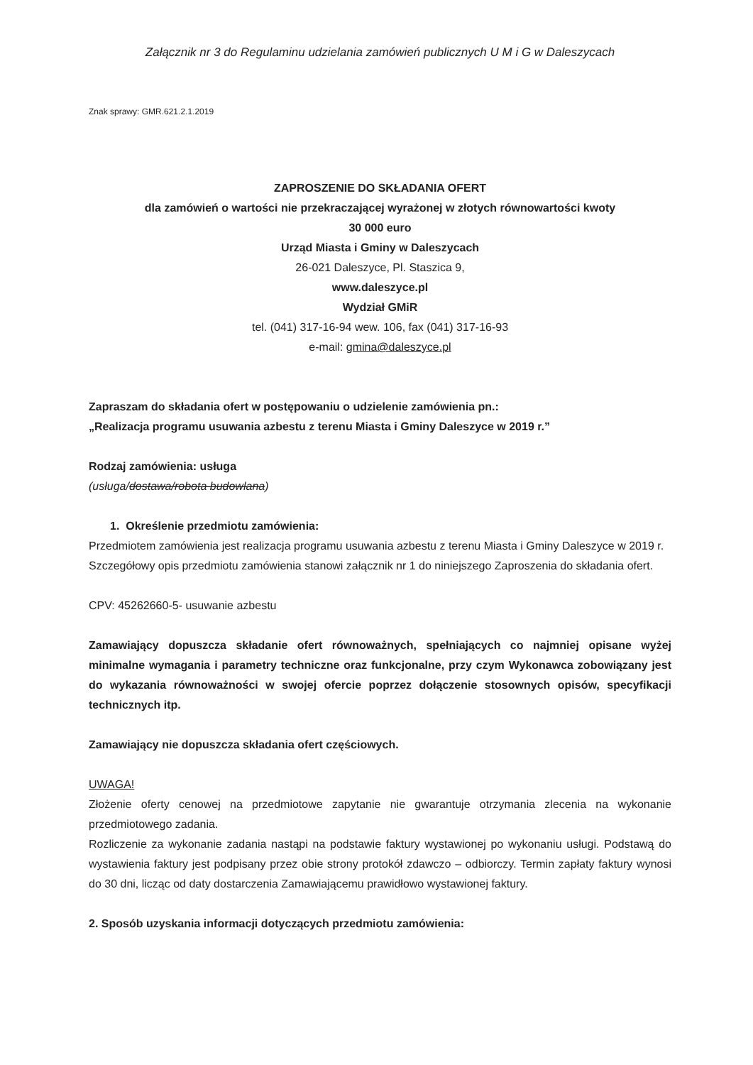Załącznik nr 3 do Regulaminu udzielania zamówień publicznych U M i G w Daleszycach
Znak sprawy: GMR.621.2.1.2019
ZAPROSZENIE DO SKŁADANIA OFERT
dla zamówień o wartości nie przekraczającej wyrażonej w złotych równowartości kwoty
30 000 euro
Urząd Miasta i Gminy w Daleszycach
26-021 Daleszyce, Pl. Staszica 9,
www.daleszyce.pl
Wydział GMiR
tel. (041) 317-16-94 wew. 106, fax (041) 317-16-93
e-mail: gmina@daleszyce.pl
Zapraszam do składania ofert w postępowaniu o udzielenie zamówienia pn.:
„Realizacja programu usuwania azbestu z terenu Miasta i Gminy Daleszyce w 2019 r.”
Rodzaj zamówienia: usługa
(usługa/dostawa/robota budowlana)
1. Określenie przedmiotu zamówienia:
Przedmiotem zamówienia jest realizacja programu usuwania azbestu z terenu Miasta i Gminy Daleszyce w 2019 r.
Szczegółowy opis przedmiotu zamówienia stanowi załącznik nr 1 do niniejszego Zaproszenia do składania ofert.
CPV: 45262660-5- usuwanie azbestu
Zamawiający dopuszcza składanie ofert równoważnych, spełniających co najmniej opisane wyżej minimalne wymagania i parametry techniczne oraz funkcjonalne, przy czym Wykonawca zobowiązany jest do wykazania równoważności w swojej ofercie poprzez dołączenie stosownych opisów, specyfikacji technicznych itp.
Zamawiający nie dopuszcza składania ofert częściowych.
UWAGA!
Złożenie oferty cenowej na przedmiotowe zapytanie nie gwarantuje otrzymania zlecenia na wykonanie przedmiotowego zadania.
Rozliczenie za wykonanie zadania nastąpi na podstawie faktury wystawionej po wykonaniu usługi. Podstawą do wystawienia faktury jest podpisany przez obie strony protokół zdawczo – odbiorczy. Termin zapłaty faktury wynosi do 30 dni, licząc od daty dostarczenia Zamawiającemu prawidłowo wystawionej faktury.
2. Sposób uzyskania informacji dotyczących przedmiotu zamówienia: